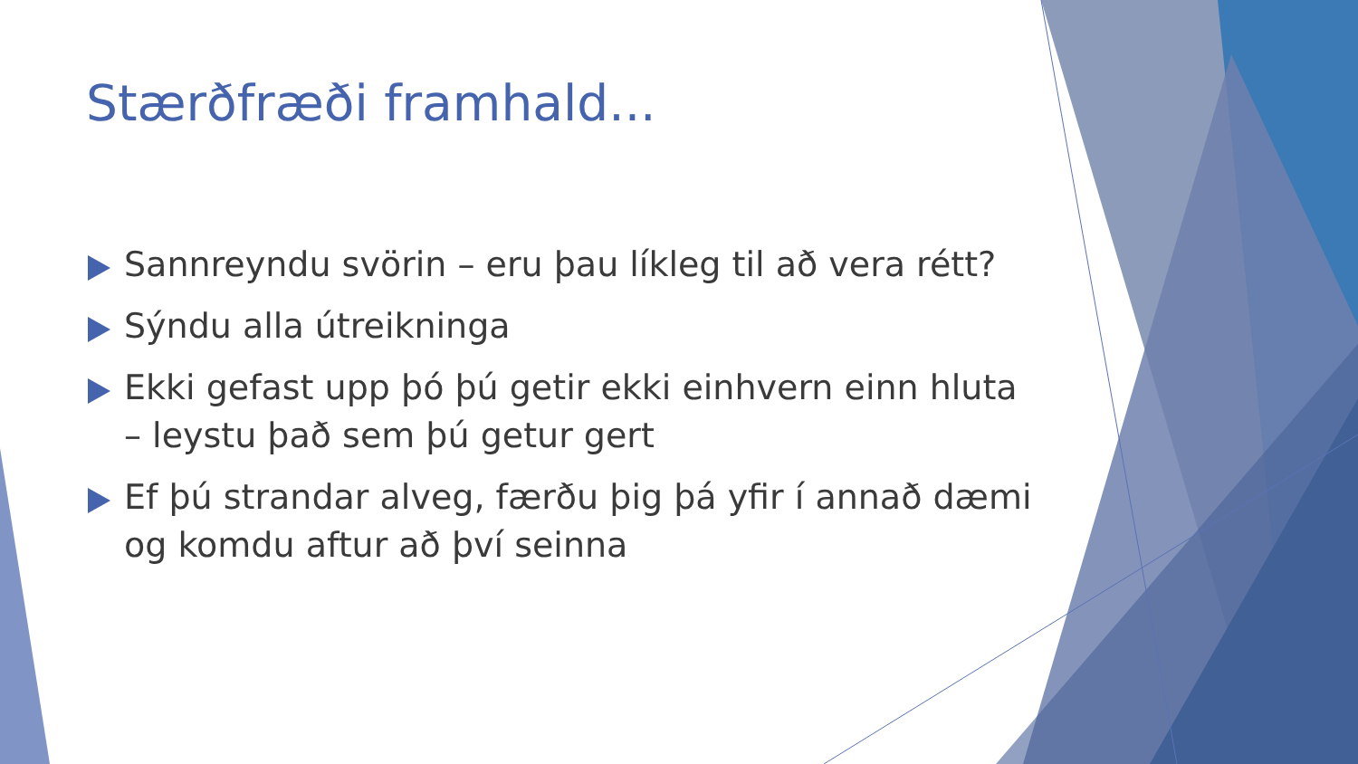Stærðfræði framhald...
Sannreyndu svörin – eru þau líkleg til að vera rétt?
Sýndu alla útreikninga
Ekki gefast upp þó þú getir ekki einhvern einn hluta – leystu það sem þú getur gert
Ef þú strandar alveg, færðu þig þá yfir í annað dæmi og komdu aftur að því seinna